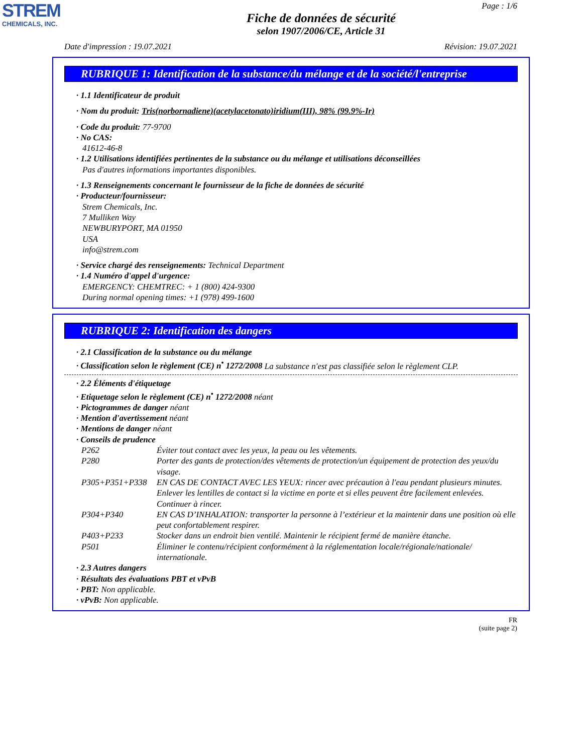STREM
CHEMICALS, INC.
Page : 1/6
Fiche de données de sécurité
selon 1907/2006/CE, Article 31
Date d'impression : 19.07.2021 Révision: 19.07.2021
RUBRIQUE 1: Identification de la substance/du mélange et de la société/l'entreprise
· 1.1 Identificateur de produit
· Nom du produit: Tris(norbornadiene)(acetylacetonato)iridium(III), 98% (99.9%-Ir)
· Code du produit: 77-9700
· No CAS:
41612-46-8
· 1.2 Utilisations identifiées pertinentes de la substance ou du mélange et utilisations déconseillées
Pas d'autres informations importantes disponibles.
· 1.3 Renseignements concernant le fournisseur de la fiche de données de sécurité
· Producteur/fournisseur:
Strem Chemicals, Inc.
7 Mulliken Way
NEWBURYPORT, MA 01950
USA
info@strem.com
· Service chargé des renseignements: Technical Department
· 1.4 Numéro d'appel d'urgence:
EMERGENCY: CHEMTREC: + 1 (800) 424-9300
During normal opening times: +1 (978) 499-1600
RUBRIQUE 2: Identification des dangers
· 2.1 Classification de la substance ou du mélange
· Classification selon le règlement (CE) n<sup>•</sup> 1272/2008 La substance n'est pas classifiée selon le règlement CLP.
· 2.2 Éléments d'étiquetage
· Etiquetage selon le règlement (CE) n<sup>•</sup> 1272/2008 néant
· Pictogrammes de danger néant
· Mention d'avertissement néant
· Mentions de danger néant
· Conseils de prudence
| P262 | Éviter tout contact avec les yeux, la peau ou les vêtements. |
| P280 | Porter des gants de protection/des vêtements de protection/un équipement de protection des yeux/du visage. |
| P305+P351+P338 | EN CAS DE CONTACT AVEC LES YEUX: rincer avec précaution à l'eau pendant plusieurs minutes. Enlever les lentilles de contact si la victime en porte et si elles peuvent être facilement enlevées. Continuer à rincer. |
| P304+P340 | EN CAS D’INHALATION: transporter la personne à l’extérieur et la maintenir dans une position où elle peut confortablement respirer. |
| P403+P233 | Stocker dans un endroit bien ventilé. Maintenir le récipient fermé de manière étanche. |
| P501 | Éliminer le contenu/récipient conformément à la réglementation locale/régionale/nationale/ internationale. |
· 2.3 Autres dangers
· Résultats des évaluations PBT et vPvB
· PBT: Non applicable.
· vPvB: Non applicable.
FR
(suite page 2)